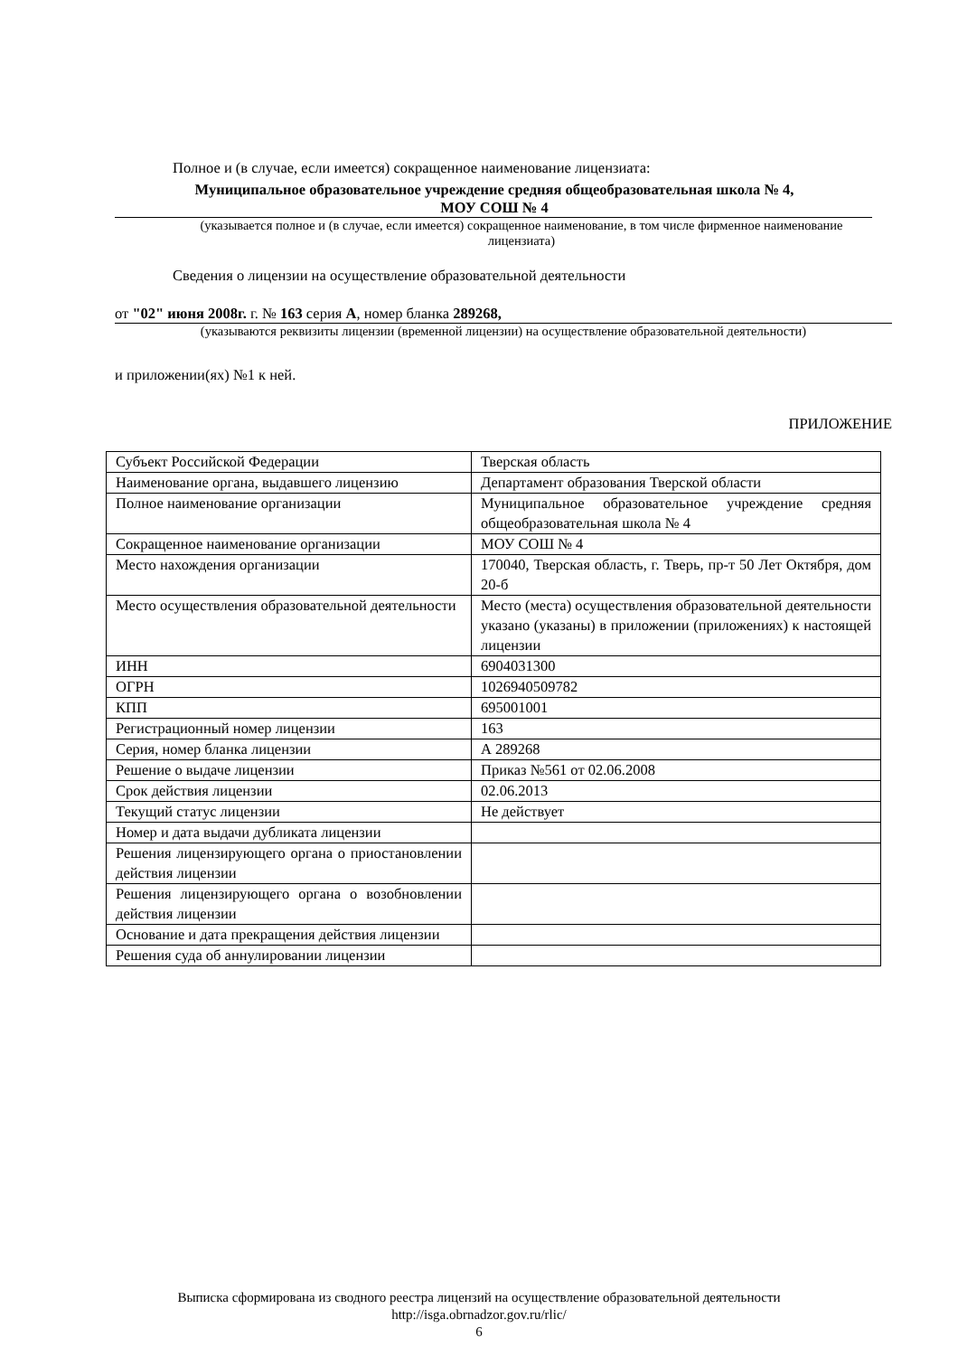Полное и (в случае, если имеется) сокращенное наименование лицензиата:
Муниципальное образовательное учреждение средняя общеобразовательная школа № 4,
МОУ СОШ № 4
(указывается полное и (в случае, если имеется) сокращенное наименование, в том числе фирменное наименование лицензиата)
Сведения о лицензии на осуществление образовательной деятельности
от "02" июня 2008г. г. № 163 серия А, номер бланка 289268,
(указываются реквизиты лицензии (временной лицензии) на осуществление образовательной деятельности)
и приложении(ях) №1 к ней.
ПРИЛОЖЕНИЕ
| Субъект Российской Федерации | Тверская область |
| Наименование органа, выдавшего лицензию | Департамент образования Тверской области |
| Полное наименование организации | Муниципальное образовательное учреждение средняя общеобразовательная школа № 4 |
| Сокращенное наименование организации | МОУ СОШ № 4 |
| Место нахождения организации | 170040, Тверская область, г. Тверь, пр-т 50 Лет Октября, дом 20-б |
| Место осуществления образовательной деятельности | Место (места) осуществления образовательной деятельности указано (указаны) в приложении (приложениях) к настоящей лицензии |
| ИНН | 6904031300 |
| ОГРН | 1026940509782 |
| КПП | 695001001 |
| Регистрационный номер лицензии | 163 |
| Серия, номер бланка лицензии | А 289268 |
| Решение о выдаче лицензии | Приказ №561 от 02.06.2008 |
| Срок действия лицензии | 02.06.2013 |
| Текущий статус лицензии | Не действует |
| Номер и дата выдачи дубликата лицензии | |
| Решения лицензирующего органа о приостановлении действия лицензии | |
| Решения лицензирующего органа о возобновлении действия лицензии | |
| Основание и дата прекращения действия лицензии | |
| Решения суда об аннулировании лицензии | |
Выписка сформирована из сводного реестра лицензий на осуществление образовательной деятельности
http://isga.obrnadzor.gov.ru/rlic/
6